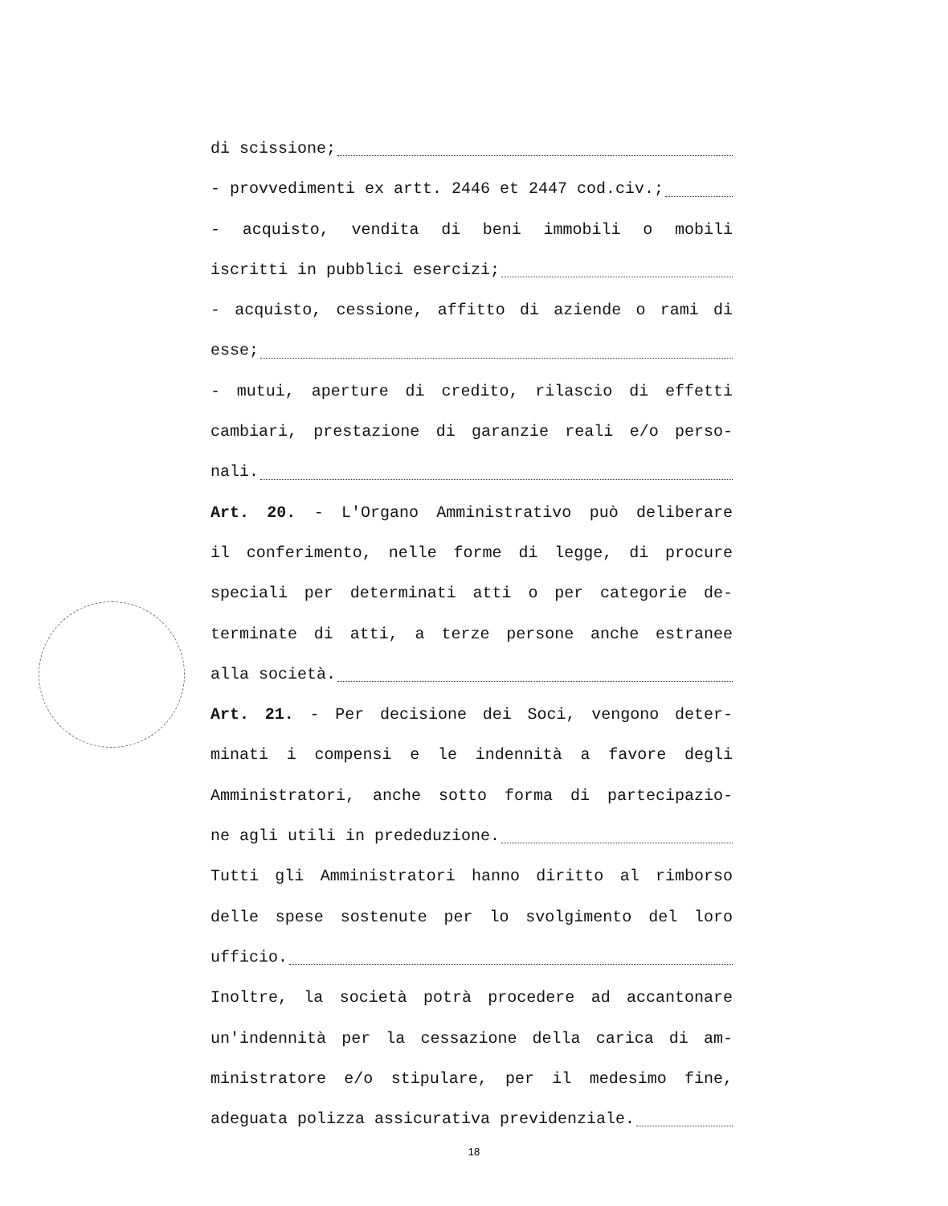di scissione;
- provvedimenti ex artt. 2446 et 2447 cod.civ.;
- acquisto, vendita di beni immobili o mobili
iscritti in pubblici esercizi;
- acquisto, cessione, affitto di aziende o rami di
esse;
- mutui, aperture di credito, rilascio di effetti
cambiari, prestazione di garanzie reali e/o perso-
nali.
Art. 20. - L'Organo Amministrativo può deliberare
il conferimento, nelle forme di legge, di procure
speciali per determinati atti o per categorie de-
terminate di atti, a terze persone anche estranee
alla società.
Art. 21. - Per decisione dei Soci, vengono deter-
minati i compensi e le indennità a favore degli
Amministratori, anche sotto forma di partecipazio-
ne agli utili in prededuzione.
Tutti gli Amministratori hanno diritto al rimborso
delle spese sostenute per lo svolgimento del loro
ufficio.
Inoltre, la società potrà procedere ad accantonare
un'indennità per la cessazione della carica di am-
ministratore e/o stipulare, per il medesimo fine,
adeguata polizza assicurativa previdenziale.
18